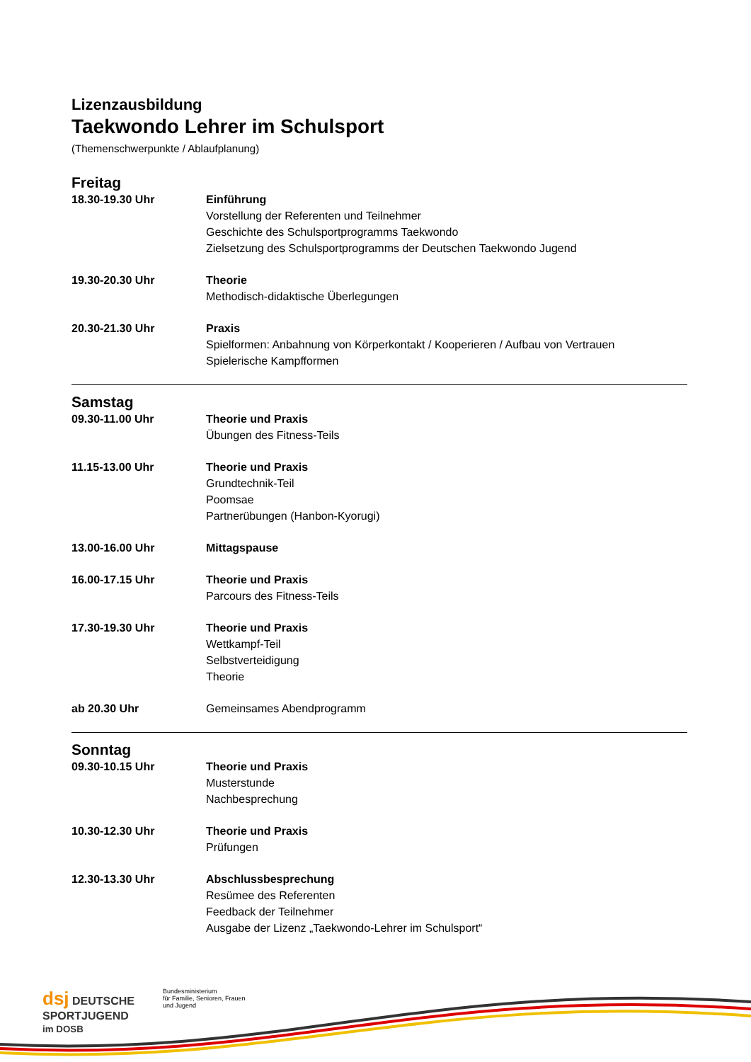Lizenzausbildung
Taekwondo Lehrer im Schulsport
(Themenschwerpunkte / Ablaufplanung)
Freitag
18.30-19.30 Uhr Einführung
Vorstellung der Referenten und Teilnehmer
Geschichte des Schulsportprogramms Taekwondo
Zielsetzung des Schulsportprogramms der Deutschen Taekwondo Jugend
19.30-20.30 Uhr Theorie
Methodisch-didaktische Überlegungen
20.30-21.30 Uhr Praxis
Spielformen: Anbahnung von Körperkontakt / Kooperieren / Aufbau von Vertrauen
Spielerische Kampfformen
Samstag
09.30-11.00 Uhr Theorie und Praxis
Übungen des Fitness-Teils
11.15-13.00 Uhr Theorie und Praxis
Grundtechnik-Teil
Poomsae
Partnerübungen (Hanbon-Kyorugi)
13.00-16.00 Uhr Mittagspause
16.00-17.15 Uhr Theorie und Praxis
Parcours des Fitness-Teils
17.30-19.30 Uhr Theorie und Praxis
Wettkampf-Teil
Selbstverteidigung
Theorie
ab 20.30 Uhr Gemeinsames Abendprogramm
Sonntag
09.30-10.15 Uhr Theorie und Praxis
Musterstunde
Nachbesprechung
10.30-12.30 Uhr Theorie und Praxis
Prüfungen
12.30-13.30 Uhr Abschlussbesprechung
Resümee des Referenten
Feedback der Teilnehmer
Ausgabe der Lizenz „Taekwondo-Lehrer im Schulsport“
dsj DEUTSCHE
SPORTJUGEND
im DOSB
Bundesministerium
für Familie, Senioren, Frauen
und Jugend